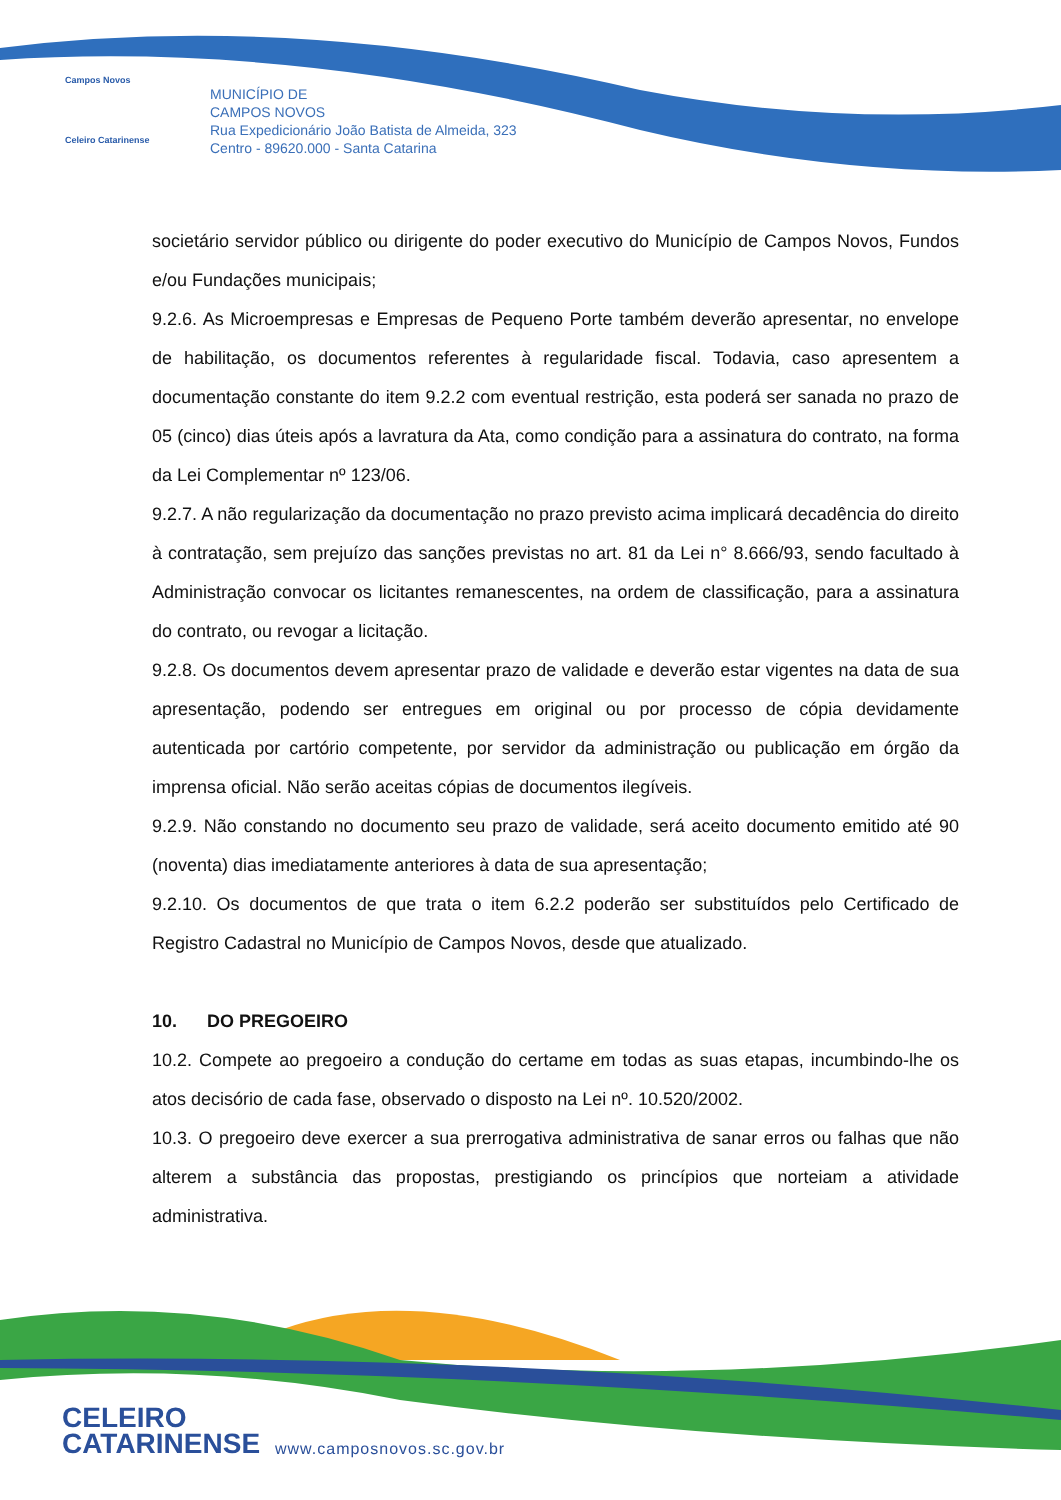Campos Novos
Celeiro Catarinense
MUNICÍPIO DE
CAMPOS NOVOS
Rua Expedicionário João Batista de Almeida, 323
Centro - 89620.000 - Santa Catarina
societário servidor público ou dirigente do poder executivo do Município de Campos Novos, Fundos e/ou Fundações municipais;
9.2.6. As Microempresas e Empresas de Pequeno Porte também deverão apresentar, no envelope de habilitação, os documentos referentes à regularidade fiscal. Todavia, caso apresentem a documentação constante do item 9.2.2 com eventual restrição, esta poderá ser sanada no prazo de 05 (cinco) dias úteis após a lavratura da Ata, como condição para a assinatura do contrato, na forma da Lei Complementar nº 123/06.
9.2.7. A não regularização da documentação no prazo previsto acima implicará decadência do direito à contratação, sem prejuízo das sanções previstas no art. 81 da Lei n° 8.666/93, sendo facultado à Administração convocar os licitantes remanescentes, na ordem de classificação, para a assinatura do contrato, ou revogar a licitação.
9.2.8. Os documentos devem apresentar prazo de validade e deverão estar vigentes na data de sua apresentação, podendo ser entregues em original ou por processo de cópia devidamente autenticada por cartório competente, por servidor da administração ou publicação em órgão da imprensa oficial. Não serão aceitas cópias de documentos ilegíveis.
9.2.9. Não constando no documento seu prazo de validade, será aceito documento emitido até 90 (noventa) dias imediatamente anteriores à data de sua apresentação;
9.2.10. Os documentos de que trata o item 6.2.2 poderão ser substituídos pelo Certificado de Registro Cadastral no Município de Campos Novos, desde que atualizado.
10. DO PREGOEIRO
10.2. Compete ao pregoeiro a condução do certame em todas as suas etapas, incumbindo-lhe os atos decisório de cada fase, observado o disposto na Lei nº. 10.520/2002.
10.3. O pregoeiro deve exercer a sua prerrogativa administrativa de sanar erros ou falhas que não alterem a substância das propostas, prestigiando os princípios que norteiam a atividade administrativa.
CELEIRO
CATARINENSE
www.camposnovos.sc.gov.br